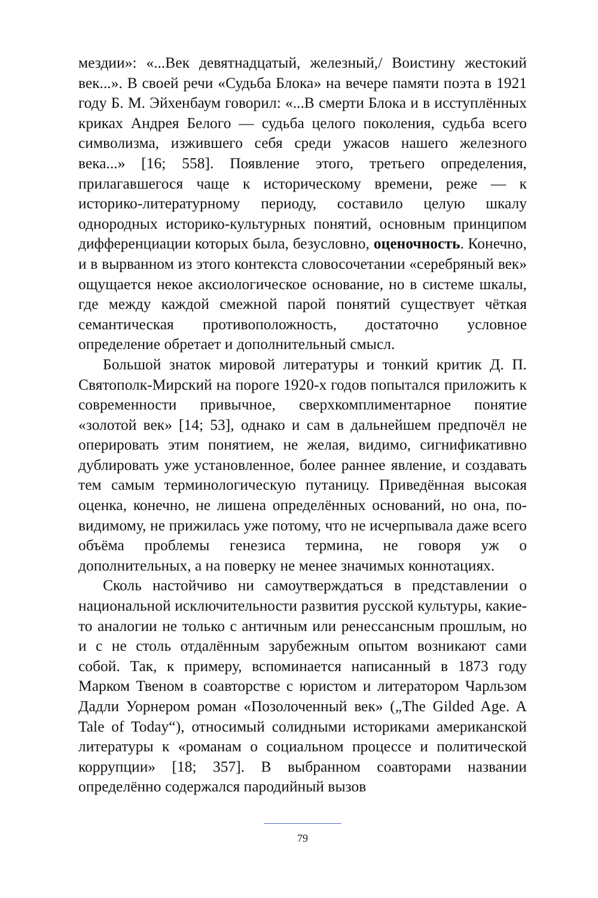мездии»: «...Век девятнадцатый, железный,/ Воистину жестокий век...». В своей речи «Судьба Блока» на вечере памяти поэта в 1921 году Б. М. Эйхенбаум говорил: «...В смерти Блока и в исступлённых криках Андрея Белого — судьба целого поколения, судьба всего символизма, изжившего себя среди ужасов нашего железного века...» [16; 558]. Появление этого, третьего определения, прилагавшегося чаще к историческому времени, реже — к историко-литературному периоду, составило целую шкалу однородных историко-культурных понятий, основным принципом дифференциации которых была, безусловно, оценочность. Конечно, и в вырванном из этого контекста словосочетании «серебряный век» ощущается некое аксиологическое основание, но в системе шкалы, где между каждой смежной парой понятий существует чёткая семантическая противоположность, достаточно условное определение обретает и дополнительный смысл.
Большой знаток мировой литературы и тонкий критик Д. П. Святополк-Мирский на пороге 1920-х годов попытался приложить к современности привычное, сверхкомплиментарное понятие «золотой век» [14; 53], однако и сам в дальнейшем предпочёл не оперировать этим понятием, не желая, видимо, сигнификативно дублировать уже установленное, более раннее явление, и создавать тем самым терминологическую путаницу. Приведённая высокая оценка, конечно, не лишена определённых оснований, но она, по-видимому, не прижилась уже потому, что не исчерпывала даже всего объёма проблемы генезиса термина, не говоря уж о дополнительных, а на поверку не менее значимых коннотациях.
Сколь настойчиво ни самоутверждаться в представлении о национальной исключительности развития русской культуры, какие-то аналогии не только с античным или ренессансным прошлым, но и с не столь отдалённым зарубежным опытом возникают сами собой. Так, к примеру, вспоминается написанный в 1873 году Марком Твеном в соавторстве с юристом и литератором Чарльзом Дадли Уорнером роман «Позолоченный век» („The Gilded Age. A Tale of Today“), относимый солидными историками американской литературы к «романам о социальном процессе и политической коррупции» [18; 357]. В выбранном соавторами названии определённо содержался пародийный вызов
79